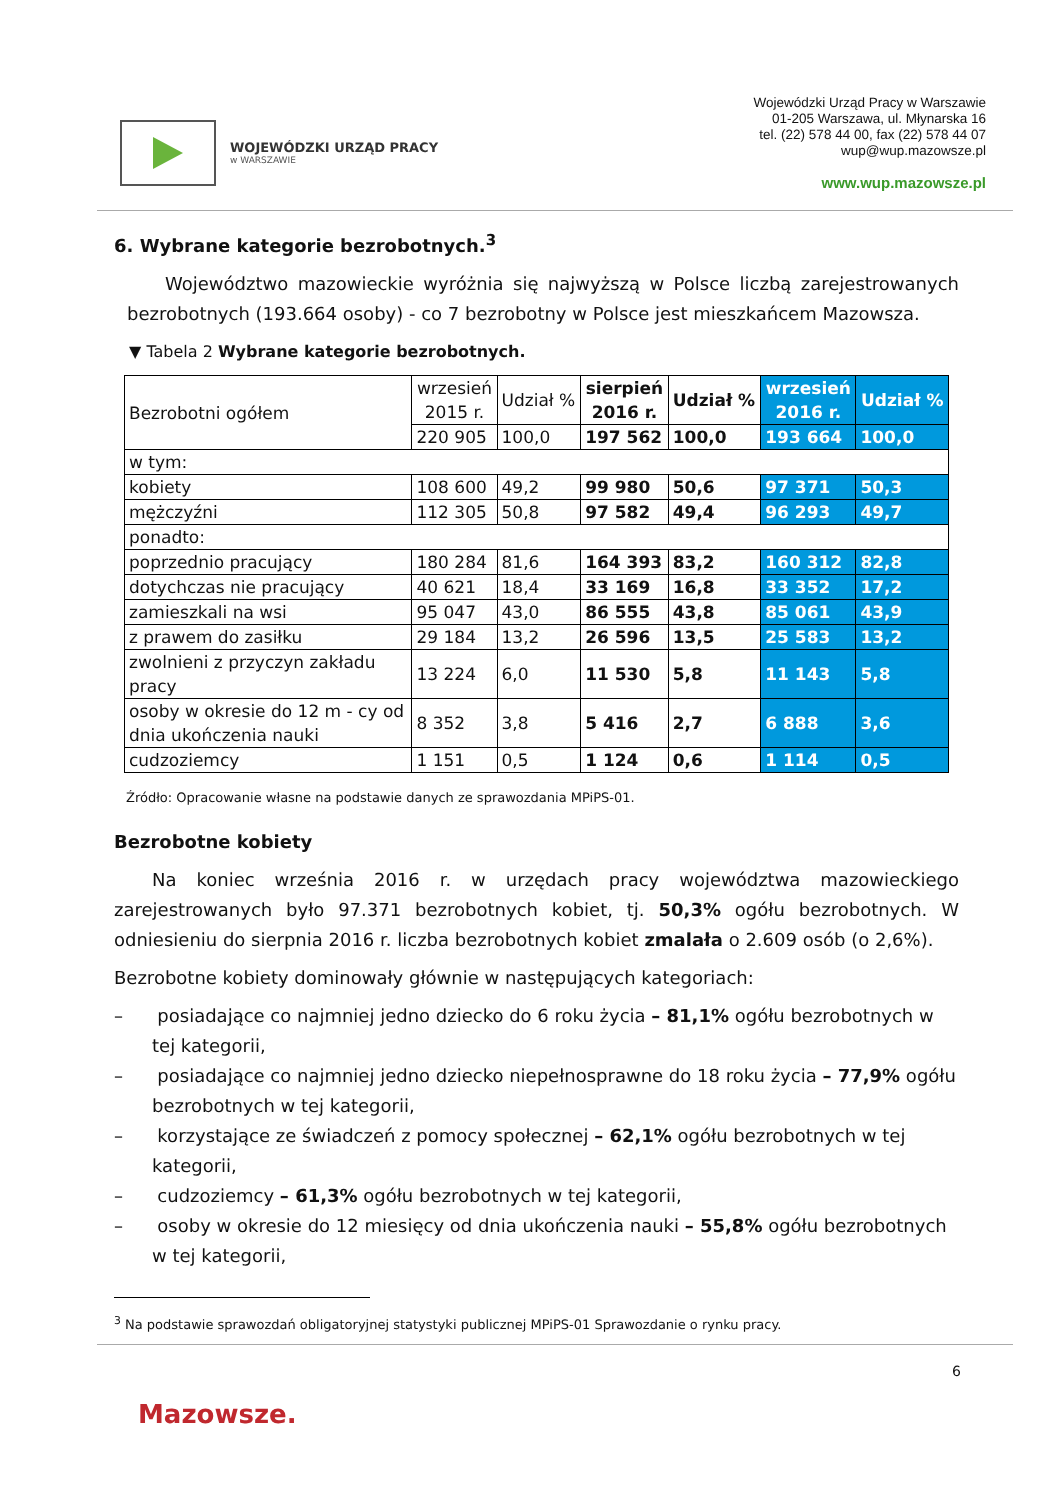WOJEWÓDZKI URZĄD PRACY
w WARSZAWIE
Wojewódzki Urząd Pracy w Warszawie
01-205 Warszawa, ul. Młynarska 16
tel. (22) 578 44 00, fax (22) 578 44 07
wup@wup.mazowsze.pl
www.wup.mazowsze.pl
6. Wybrane kategorie bezrobotnych.<sup>3</sup>
Województwo mazowieckie wyróżnia się najwyższą w Polsce liczbą zarejestrowanych bezrobotnych (193.664 osoby) - co 7 bezrobotny w Polsce jest mieszkańcem Mazowsza.
▼ Tabela 2 Wybrane kategorie bezrobotnych.
| Bezrobotni ogółem | wrzesień 2015 r. | Udział % | sierpień 2016 r. | Udział % | wrzesień 2016 r. | Udział % |
| | 220 905 | 100,0 | 197 562 | 100,0 | 193 664 | 100,0 |
| w tym: | | | | | | |
| kobiety | 108 600 | 49,2 | 99 980 | 50,6 | 97 371 | 50,3 |
| mężczyźni | 112 305 | 50,8 | 97 582 | 49,4 | 96 293 | 49,7 |
| ponadto: | | | | | | |
| poprzednio pracujący | 180 284 | 81,6 | 164 393 | 83,2 | 160 312 | 82,8 |
| dotychczas nie pracujący | 40 621 | 18,4 | 33 169 | 16,8 | 33 352 | 17,2 |
| zamieszkali na wsi | 95 047 | 43,0 | 86 555 | 43,8 | 85 061 | 43,9 |
| z prawem do zasiłku | 29 184 | 13,2 | 26 596 | 13,5 | 25 583 | 13,2 |
| zwolnieni z przyczyn zakładu pracy | 13 224 | 6,0 | 11 530 | 5,8 | 11 143 | 5,8 |
| osoby w okresie do 12 m - cy od dnia ukończenia nauki | 8 352 | 3,8 | 5 416 | 2,7 | 6 888 | 3,6 |
| cudzoziemcy | 1 151 | 0,5 | 1 124 | 0,6 | 1 114 | 0,5 |
Źródło: Opracowanie własne na podstawie danych ze sprawozdania MPiPS-01.
Bezrobotne kobiety
Na koniec września 2016 r. w urzędach pracy województwa mazowieckiego zarejestrowanych było 97.371 bezrobotnych kobiet, tj. 50,3% ogółu bezrobotnych. W odniesieniu do sierpnia 2016 r. liczba bezrobotnych kobiet zmalała o 2.609 osób (o 2,6%).
Bezrobotne kobiety dominowały głównie w następujących kategoriach:
– posiadające co najmniej jedno dziecko do 6 roku życia – 81,1% ogółu bezrobotnych w tej kategorii,
– posiadające co najmniej jedno dziecko niepełnosprawne do 18 roku życia – 77,9% ogółu bezrobotnych w tej kategorii,
– korzystające ze świadczeń z pomocy społecznej – 62,1% ogółu bezrobotnych w tej kategorii,
– cudzoziemcy – 61,3% ogółu bezrobotnych w tej kategorii,
– osoby w okresie do 12 miesięcy od dnia ukończenia nauki – 55,8% ogółu bezrobotnych w tej kategorii,
<sup>3</sup> Na podstawie sprawozdań obligatoryjnej statystyki publicznej MPiPS-01 Sprawozdanie o rynku pracy.
6
Mazowsze.